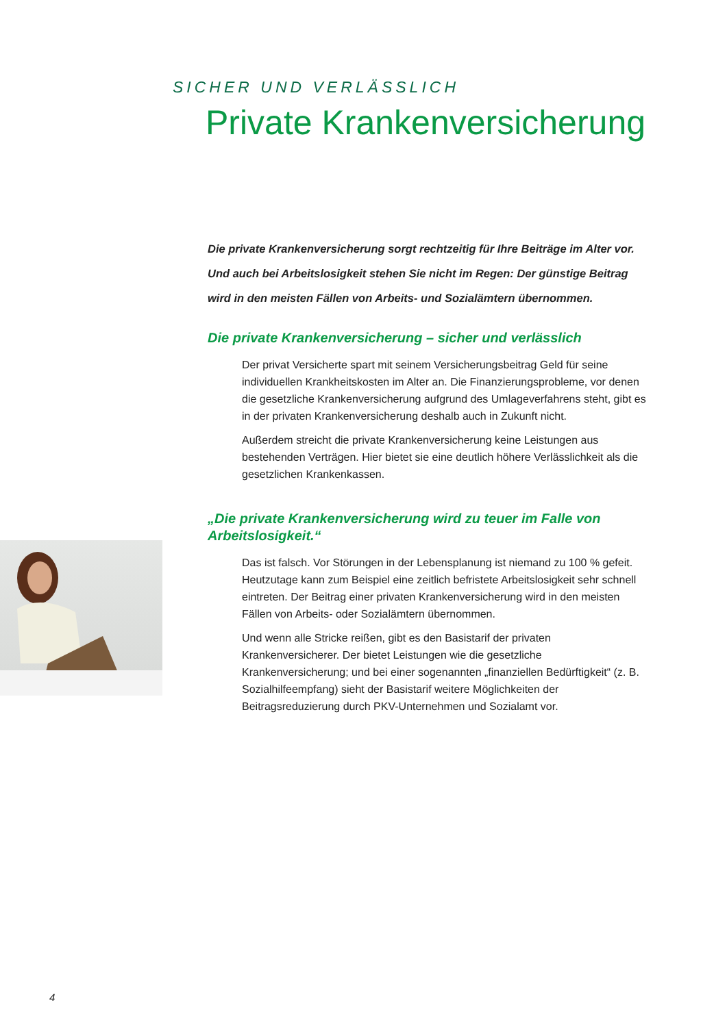SICHER UND VERLÄSSLICH
Private Krankenversicherung
Die private Krankenversicherung sorgt rechtzeitig für Ihre Beiträge im Alter vor. Und auch bei Arbeitslosigkeit stehen Sie nicht im Regen: Der günstige Beitrag wird in den meisten Fällen von Arbeits- und Sozialämtern übernommen.
Die private Krankenversicherung – sicher und verlässlich
Der privat Versicherte spart mit seinem Versicherungsbeitrag Geld für seine individuellen Krankheitskosten im Alter an. Die Finanzierungsprobleme, vor denen die gesetzliche Krankenversicherung aufgrund des Umlageverfahrens steht, gibt es in der privaten Krankenversicherung deshalb auch in Zukunft nicht.
Außerdem streicht die private Krankenversicherung keine Leistungen aus bestehenden Verträgen. Hier bietet sie eine deutlich höhere Verlässlichkeit als die gesetzlichen Krankenkassen.
„Die private Krankenversicherung wird zu teuer im Falle von Arbeitslosigkeit.“
Das ist falsch. Vor Störungen in der Lebensplanung ist niemand zu 100 % gefeit. Heutzutage kann zum Beispiel eine zeitlich befristete Arbeitslosigkeit sehr schnell eintreten. Der Beitrag einer privaten Krankenversicherung wird in den meisten Fällen von Arbeits- oder Sozialämtern übernommen.
Und wenn alle Stricke reißen, gibt es den Basistarif der privaten Krankenversicherer. Der bietet Leistungen wie die gesetzliche Krankenversicherung; und bei einer sogenannten „finanziellen Bedürftigkeit“ (z. B. Sozialhilfeempfang) sieht der Basistarif weitere Möglichkeiten der Beitragsreduzierung durch PKV-Unternehmen und Sozialamt vor.
4